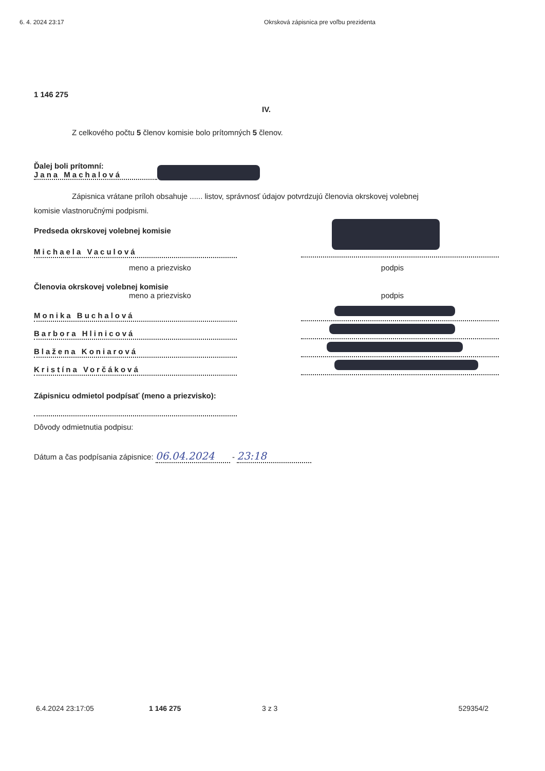6. 4. 2024 23:17 Okrsková zápisnica pre voľbu prezidenta
1 146 275
IV.
Z celkového počtu 5 členov komisie bolo prítomných 5 členov.
Ďalej boli prítomní:
Jana Machalová
Zápisnica vrátane príloh obsahuje ...... listov, správnosť údajov potvrdzujú členovia okrskovej volebnej
komisie vlastnoručnými podpismi.
Predseda okrskovej volebnej komisie
Michaela Vaculová
meno a priezvisko podpis
Členovia okrskovej volebnej komisie
meno a priezvisko podpis
Monika Buchalová
Barbora Hlinicová
Blažena Koniarová
Kristína Vorčáková
Zápisnicu odmietol podpísať (meno a priezvisko):
Dôvody odmietnutia podpisu:
Dátum a čas podpísania zápisnice: 06.04.2024 - 23:18
6.4.2024 23:17:05 1 146 275 3 z 3 529354/2